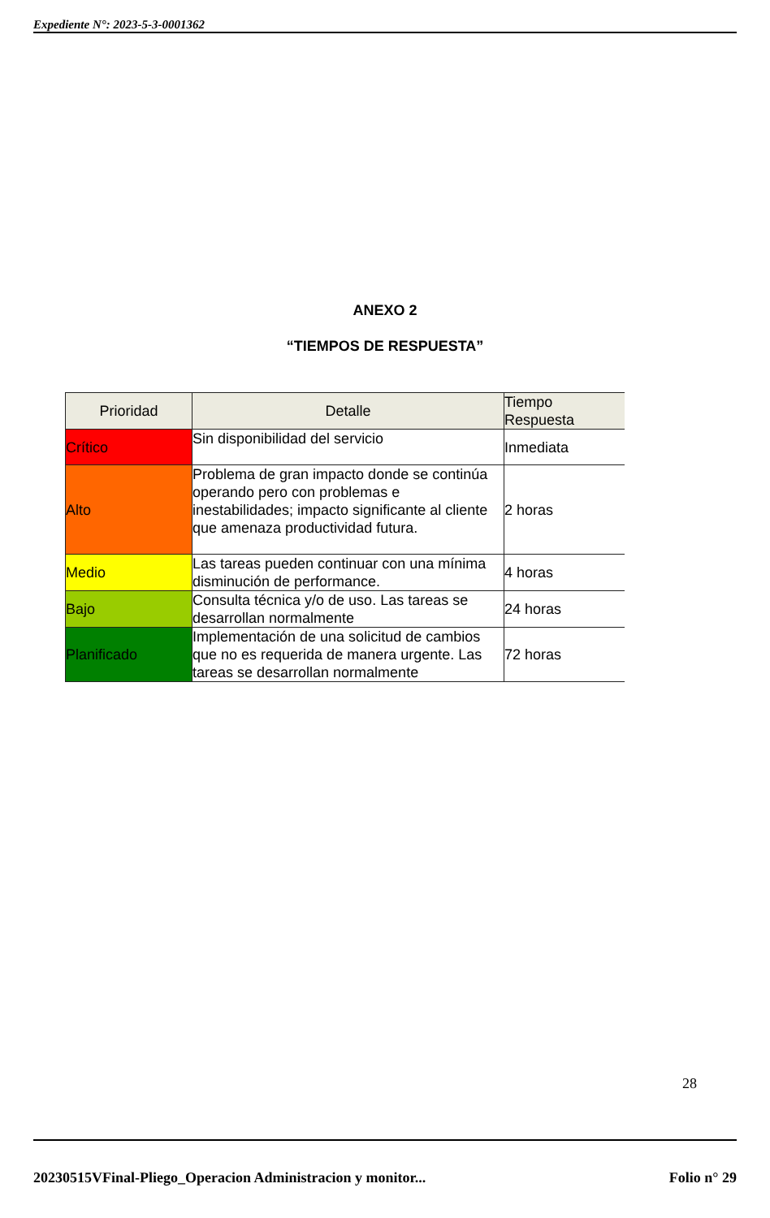Expediente N°: 2023-5-3-0001362
ANEXO 2
“TIEMPOS DE RESPUESTA”
| Prioridad | Detalle | Tiempo Respuesta |
| --- | --- | --- |
| Crítico | Sin disponibilidad del servicio | Inmediata |
| Alto | Problema de gran impacto donde se continúa operando pero con problemas e inestabilidades; impacto significante al cliente que amenaza productividad futura. | 2 horas |
| Medio | Las tareas pueden continuar con una mínima disminución de performance. | 4 horas |
| Bajo | Consulta técnica y/o de uso. Las tareas se desarrollan normalmente | 24 horas |
| Planificado | Implementación de una solicitud de cambios que no es requerida de manera urgente. Las tareas se desarrollan normalmente | 72 horas |
28
20230515VFinal-Pliego_Operacion Administracion y monitor... Folio n° 29